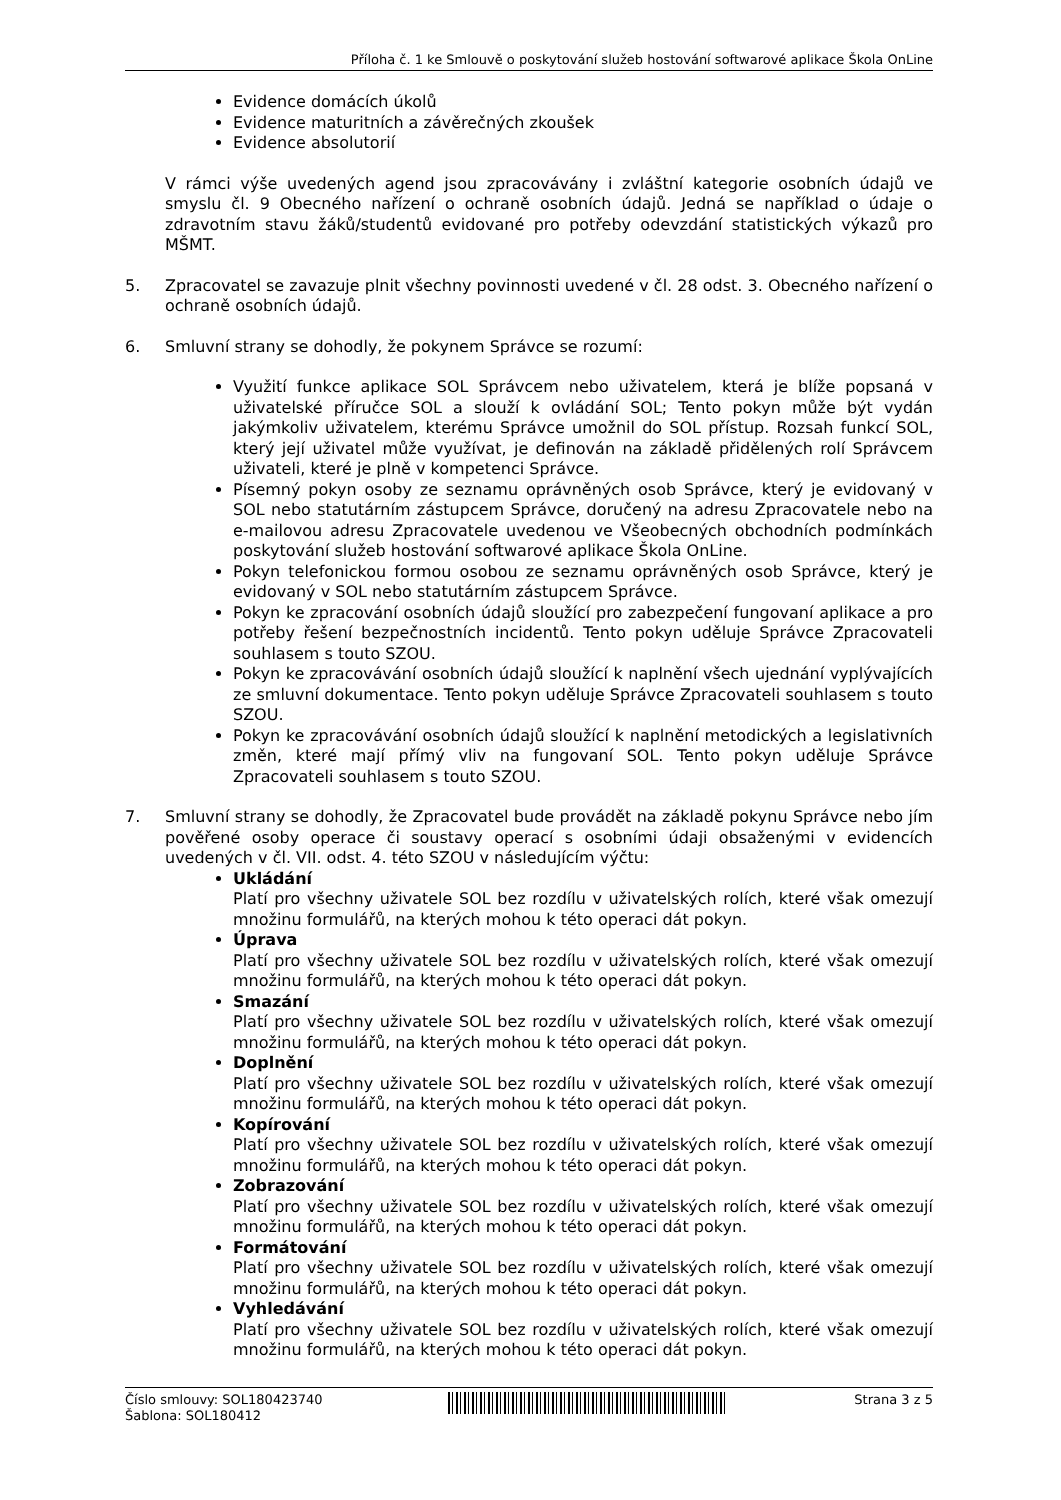Příloha č. 1 ke Smlouvě o poskytování služeb hostování softwarové aplikace Škola OnLine
Evidence domácích úkolů
Evidence maturitních a závěrečných zkoušek
Evidence absolutorií
V rámci výše uvedených agend jsou zpracovávány i zvláštní kategorie osobních údajů ve smyslu čl. 9 Obecného nařízení o ochraně osobních údajů. Jedná se například o údaje o zdravotním stavu žáků/studentů evidované pro potřeby odevzdání statistických výkazů pro MŠMT.
5. Zpracovatel se zavazuje plnit všechny povinnosti uvedené v čl. 28 odst. 3. Obecného nařízení o ochraně osobních údajů.
6. Smluvní strany se dohodly, že pokynem Správce se rozumí:
Využití funkce aplikace SOL Správcem nebo uživatelem, která je blíže popsaná v uživatelské příručce SOL a slouží k ovládání SOL; Tento pokyn může být vydán jakýmkoliv uživatelem, kterému Správce umožnil do SOL přístup. Rozsah funkcí SOL, který její uživatel může využívat, je definován na základě přidělených rolí Správcem uživateli, které je plně v kompetenci Správce.
Písemný pokyn osoby ze seznamu oprávněných osob Správce, který je evidovaný v SOL nebo statutárním zástupcem Správce, doručený na adresu Zpracovatele nebo na e-mailovou adresu Zpracovatele uvedenou ve Všeobecných obchodních podmínkách poskytování služeb hostování softwarové aplikace Škola OnLine.
Pokyn telefonickou formou osobou ze seznamu oprávněných osob Správce, který je evidovaný v SOL nebo statutárním zástupcem Správce.
Pokyn ke zpracování osobních údajů sloužící pro zabezpečení fungovaní aplikace a pro potřeby řešení bezpečnostních incidentů. Tento pokyn uděluje Správce Zpracovateli souhlasem s touto SZOU.
Pokyn ke zpracovávání osobních údajů sloužící k naplnění všech ujednání vyplývajících ze smluvní dokumentace. Tento pokyn uděluje Správce Zpracovateli souhlasem s touto SZOU.
Pokyn ke zpracovávání osobních údajů sloužící k naplnění metodických a legislativních změn, které mají přímý vliv na fungovaní SOL. Tento pokyn uděluje Správce Zpracovateli souhlasem s touto SZOU.
7. Smluvní strany se dohodly, že Zpracovatel bude provádět na základě pokynu Správce nebo jím pověřené osoby operace či soustavy operací s osobními údaji obsaženými v evidencích uvedených v čl. VII. odst. 4. této SZOU v následujícím výčtu:
Ukládání
Platí pro všechny uživatele SOL bez rozdílu v uživatelských rolích, které však omezují množinu formulářů, na kterých mohou k této operaci dát pokyn.
Úprava
Platí pro všechny uživatele SOL bez rozdílu v uživatelských rolích, které však omezují množinu formulářů, na kterých mohou k této operaci dát pokyn.
Smazání
Platí pro všechny uživatele SOL bez rozdílu v uživatelských rolích, které však omezují množinu formulářů, na kterých mohou k této operaci dát pokyn.
Doplnění
Platí pro všechny uživatele SOL bez rozdílu v uživatelských rolích, které však omezují množinu formulářů, na kterých mohou k této operaci dát pokyn.
Kopírování
Platí pro všechny uživatele SOL bez rozdílu v uživatelských rolích, které však omezují množinu formulářů, na kterých mohou k této operaci dát pokyn.
Zobrazování
Platí pro všechny uživatele SOL bez rozdílu v uživatelských rolích, které však omezují množinu formulářů, na kterých mohou k této operaci dát pokyn.
Formátování
Platí pro všechny uživatele SOL bez rozdílu v uživatelských rolích, které však omezují množinu formulářů, na kterých mohou k této operaci dát pokyn.
Vyhledávání
Platí pro všechny uživatele SOL bez rozdílu v uživatelských rolích, které však omezují množinu formulářů, na kterých mohou k této operaci dát pokyn.
Číslo smlouvy: SOL180423740
Šablona: SOL180412
Strana 3 z 5